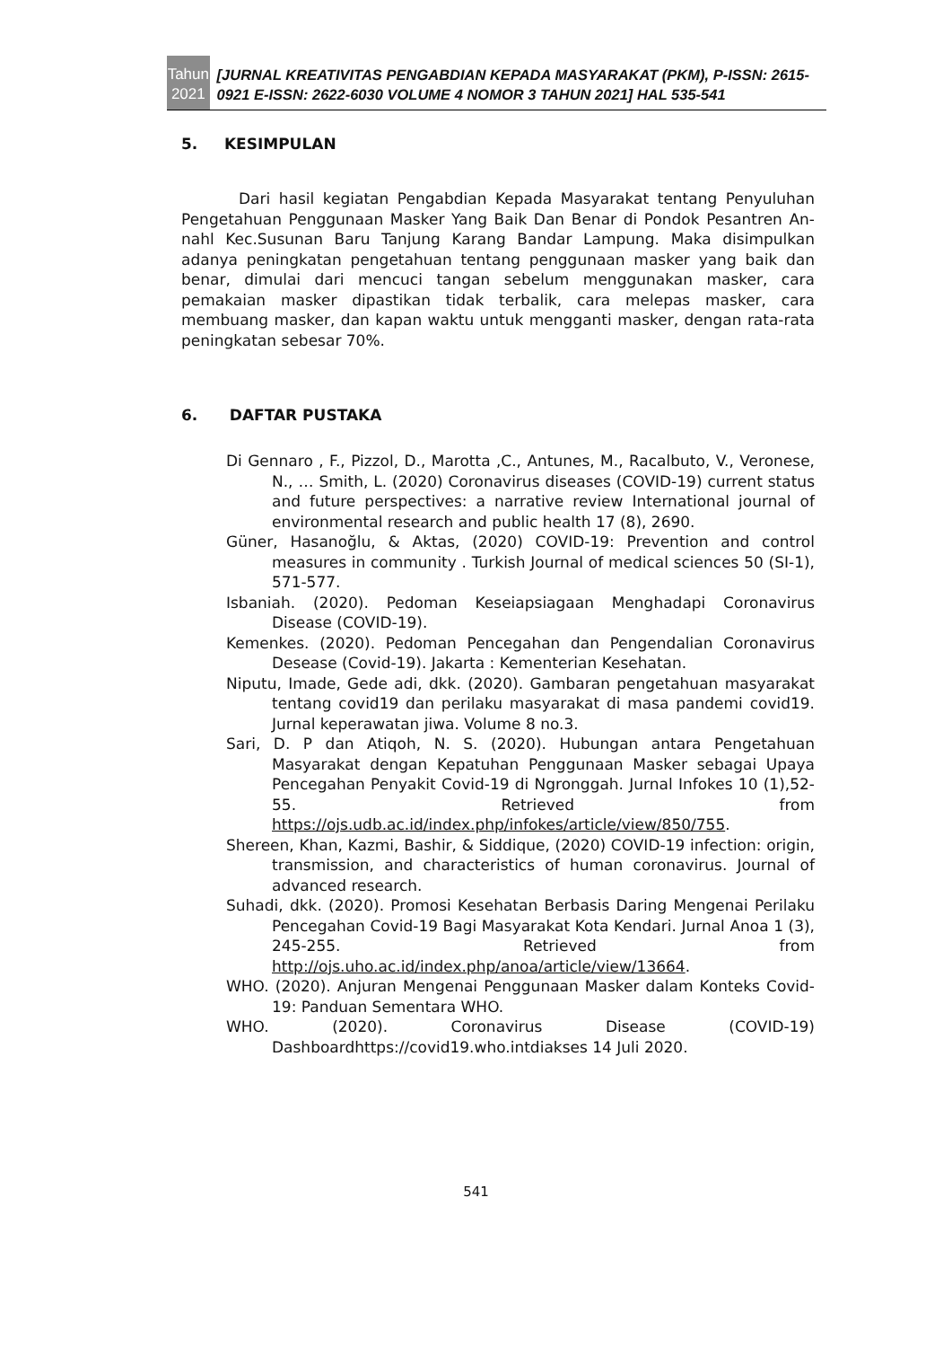Tahun
2021
[JURNAL KREATIVITAS PENGABDIAN KEPADA MASYARAKAT (PKM), P-ISSN: 2615-0921 E-ISSN: 2622-6030 VOLUME 4 NOMOR 3 TAHUN 2021] HAL 535-541
5. KESIMPULAN
Dari hasil kegiatan Pengabdian Kepada Masyarakat tentang Penyuluhan Pengetahuan Penggunaan Masker Yang Baik Dan Benar di Pondok Pesantren An-nahl Kec.Susunan Baru Tanjung Karang Bandar Lampung. Maka disimpulkan adanya peningkatan pengetahuan tentang penggunaan masker yang baik dan benar, dimulai dari mencuci tangan sebelum menggunakan masker, cara pemakaian masker dipastikan tidak terbalik, cara melepas masker, cara membuang masker, dan kapan waktu untuk mengganti masker, dengan rata-rata peningkatan sebesar 70%.
6. DAFTAR PUSTAKA
Di Gennaro , F., Pizzol, D., Marotta ,C., Antunes, M., Racalbuto, V., Veronese, N., … Smith, L. (2020) Coronavirus diseases (COVID-19) current status and future perspectives: a narrative review International journal of environmental research and public health 17 (8), 2690.
Güner, Hasanoğlu, & Aktas, (2020) COVID-19: Prevention and control measures in community . Turkish Journal of medical sciences 50 (SI-1), 571-577.
Isbaniah. (2020). Pedoman Keseiapsiagaan Menghadapi Coronavirus Disease (COVID-19).
Kemenkes. (2020). Pedoman Pencegahan dan Pengendalian Coronavirus Desease (Covid-19). Jakarta : Kementerian Kesehatan.
Niputu, Imade, Gede adi, dkk. (2020). Gambaran pengetahuan masyarakat tentang covid19 dan perilaku masyarakat di masa pandemi covid19. Jurnal keperawatan jiwa. Volume 8 no.3.
Sari, D. P dan Atiqoh, N. S. (2020). Hubungan antara Pengetahuan Masyarakat dengan Kepatuhan Penggunaan Masker sebagai Upaya Pencegahan Penyakit Covid-19 di Ngronggah. Jurnal Infokes 10 (1),52-55. Retrieved from https://ojs.udb.ac.id/index.php/infokes/article/view/850/755.
Shereen, Khan, Kazmi, Bashir, & Siddique, (2020) COVID-19 infection: origin, transmission, and characteristics of human coronavirus. Journal of advanced research.
Suhadi, dkk. (2020). Promosi Kesehatan Berbasis Daring Mengenai Perilaku Pencegahan Covid-19 Bagi Masyarakat Kota Kendari. Jurnal Anoa 1 (3), 245-255. Retrieved from http://ojs.uho.ac.id/index.php/anoa/article/view/13664.
WHO. (2020). Anjuran Mengenai Penggunaan Masker dalam Konteks Covid-19: Panduan Sementara WHO.
WHO. (2020). Coronavirus Disease (COVID-19) Dashboardhttps://covid19.who.intdiakses 14 Juli 2020.
541